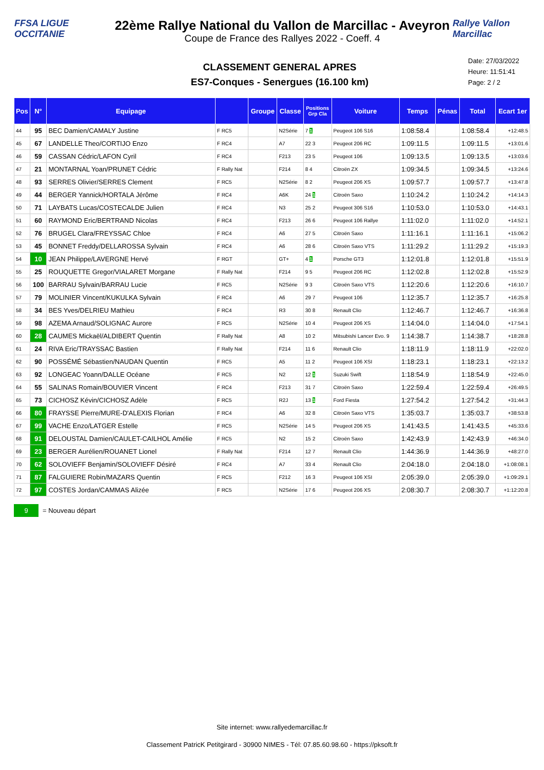FFSA LIGUE OCCITANIE
22ème Rallye National du Vallon de Marcillac - Aveyron
Coupe de France des Rallyes 2022 - Coeff. 4
Rallye Vallon Marcillac
CLASSEMENT GENERAL APRES
ES7-Conques - Senergues (16.100 km)
Date: 27/03/2022
Heure: 11:51:41
Page: 2 / 2
| Pos | N° | Equipage | | Groupe | Classe | Positions Grp Cla | Voiture | Temps | Pénas | Total | Ecart 1er |
| --- | --- | --- | --- | --- | --- | --- | --- | --- | --- | --- | --- |
| 44 | 95 | BEC Damien/CAMALY Justine | F RC5 | | N2Série | 7 1 | Peugeot 106 S16 | 1:08:58.4 | | 1:08:58.4 | +12:48.5 |
| 45 | 67 | LANDELLE Theo/CORTIJO Enzo | F RC4 | | A7 | 22 3 | Peugeot 206 RC | 1:09:11.5 | | 1:09:11.5 | +13:01.6 |
| 46 | 59 | CASSAN Cédric/LAFON Cyril | F RC4 | | F213 | 23 5 | Peugeot 106 | 1:09:13.5 | | 1:09:13.5 | +13:03.6 |
| 47 | 21 | MONTARNAL Yoan/PRUNET Cédric | F Rally Nat | | F214 | 8 4 | Citroën ZX | 1:09:34.5 | | 1:09:34.5 | +13:24.6 |
| 48 | 93 | SERRES Olivier/SERRES Clement | F RC5 | | N2Série | 8 2 | Peugeot 206 XS | 1:09:57.7 | | 1:09:57.7 | +13:47.8 |
| 49 | 44 | BERGER Yannick/HORTALA Jérôme | F RC4 | | A6K | 24 1 | Citroën Saxo | 1:10:24.2 | | 1:10:24.2 | +14:14.3 |
| 50 | 71 | LAYBATS Lucas/COSTECALDE Julien | F RC4 | | N3 | 25 2 | Peugeot 306 S16 | 1:10:53.0 | | 1:10:53.0 | +14:43.1 |
| 51 | 60 | RAYMOND Eric/BERTRAND Nicolas | F RC4 | | F213 | 26 6 | Peugeot 106 Rallye | 1:11:02.0 | | 1:11:02.0 | +14:52.1 |
| 52 | 76 | BRUGEL Clara/FREYSSAC Chloe | F RC4 | | A6 | 27 5 | Citroën Saxo | 1:11:16.1 | | 1:11:16.1 | +15:06.2 |
| 53 | 45 | BONNET Freddy/DELLAROSSA Sylvain | F RC4 | | A6 | 28 6 | Citroën Saxo VTS | 1:11:29.2 | | 1:11:29.2 | +15:19.3 |
| 54 | 10 | JEAN Philippe/LAVERGNE Hervé | F RGT | | GT+ | 4 1 | Porsche GT3 | 1:12:01.8 | | 1:12:01.8 | +15:51.9 |
| 55 | 25 | ROUQUETTE Gregor/VIALARET Morgane | F Rally Nat | | F214 | 9 5 | Peugeot 206 RC | 1:12:02.8 | | 1:12:02.8 | +15:52.9 |
| 56 | 100 | BARRAU Sylvain/BARRAU Lucie | F RC5 | | N2Série | 9 3 | Citroën Saxo VTS | 1:12:20.6 | | 1:12:20.6 | +16:10.7 |
| 57 | 79 | MOLINIER Vincent/KUKULKA Sylvain | F RC4 | | A6 | 29 7 | Peugeot 106 | 1:12:35.7 | | 1:12:35.7 | +16:25.8 |
| 58 | 34 | BES Yves/DELRIEU Mathieu | F RC4 | | R3 | 30 8 | Renault Clio | 1:12:46.7 | | 1:12:46.7 | +16:36.8 |
| 59 | 98 | AZEMA Arnaud/SOLIGNAC Aurore | F RC5 | | N2Série | 10 4 | Peugeot 206 XS | 1:14:04.0 | | 1:14:04.0 | +17:54.1 |
| 60 | 28 | CAUMES Mickaël/ALDIBERT Quentin | F Rally Nat | | A8 | 10 2 | Mitsubishi Lancer Evo. 9 | 1:14:38.7 | | 1:14:38.7 | +18:28.8 |
| 61 | 24 | RIVA Eric/TRAYSSAC Bastien | F Rally Nat | | F214 | 11 6 | Renault Clio | 1:18:11.9 | | 1:18:11.9 | +22:02.0 |
| 62 | 90 | POSSÉMÉ Sébastien/NAUDAN Quentin | F RC5 | | A5 | 11 2 | Peugeot 106 XSI | 1:18:23.1 | | 1:18:23.1 | +22:13.2 |
| 63 | 92 | LONGEAC Yoann/DALLE Océane | F RC5 | | N2 | 12 1 | Suzuki Swift | 1:18:54.9 | | 1:18:54.9 | +22:45.0 |
| 64 | 55 | SALINAS Romain/BOUVIER Vincent | F RC4 | | F213 | 31 7 | Citroën Saxo | 1:22:59.4 | | 1:22:59.4 | +26:49.5 |
| 65 | 73 | CICHOSZ Kévin/CICHOSZ Adèle | F RC5 | | R2J | 13 1 | Ford Fiesta | 1:27:54.2 | | 1:27:54.2 | +31:44.3 |
| 66 | 80 | FRAYSSE Pierre/MURE-D'ALEXIS Florian | F RC4 | | A6 | 32 8 | Citroën Saxo VTS | 1:35:03.7 | | 1:35:03.7 | +38:53.8 |
| 67 | 99 | VACHE Enzo/LATGER Estelle | F RC5 | | N2Série | 14 5 | Peugeot 206 XS | 1:41:43.5 | | 1:41:43.5 | +45:33.6 |
| 68 | 91 | DELOUSTAL Damien/CAULET-CAILHOL Amélie | F RC5 | | N2 | 15 2 | Citroën Saxo | 1:42:43.9 | | 1:42:43.9 | +46:34.0 |
| 69 | 23 | BERGER Aurélien/ROUANET Lionel | F Rally Nat | | F214 | 12 7 | Renault Clio | 1:44:36.9 | | 1:44:36.9 | +48:27.0 |
| 70 | 62 | SOLOVIEFF Benjamin/SOLOVIEFF Désiré | F RC4 | | A7 | 33 4 | Renault Clio | 2:04:18.0 | | 2:04:18.0 | +1:08:08.1 |
| 71 | 87 | FALGUIERE Robin/MAZARS Quentin | F RC5 | | F212 | 16 3 | Peugeot 106 XSI | 2:05:39.0 | | 2:05:39.0 | +1:09:29.1 |
| 72 | 97 | COSTES Jordan/CAMMAS Alizée | F RC5 | | N2Série | 17 6 | Peugeot 206 XS | 2:08:30.7 | | 2:08:30.7 | +1:12:20.8 |
9 = Nouveau départ
Site internet: www.rallyedemarcillac.fr
Classement PatricK Petitgirard - 30900 NIMES - Tél: 07.85.60.98.60 - https://pksoft.fr